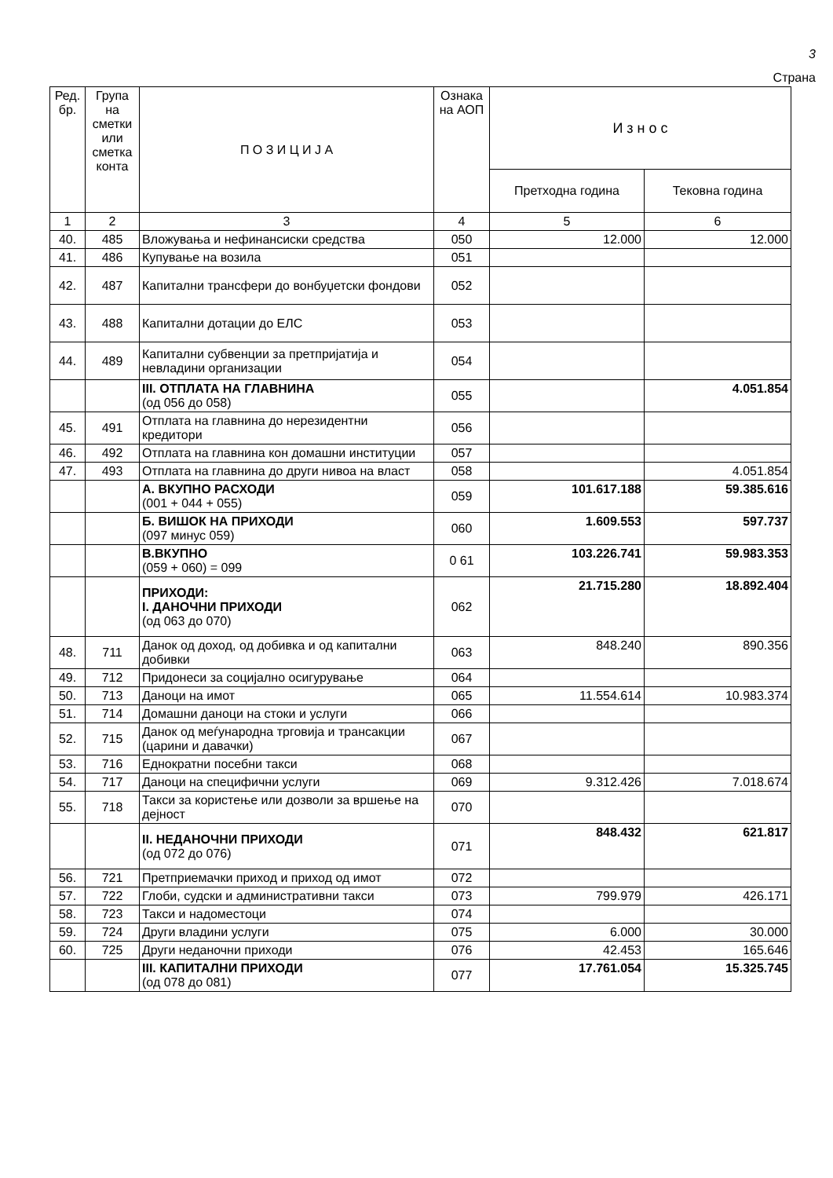3
Страна
| Ред. бр. | Група на сметки или сметка конта | П О З И Ц И Ј А | Ознака на АОП | И з н о с | |
| --- | --- | --- | --- | --- | --- |
| | | | | Претходна година | Тековна година |
| 1 | 2 | 3 | 4 | 5 | 6 |
| 40. | 485 | Вложувања и нефинансиски средства | 050 | 12.000 | 12.000 |
| 41. | 486 | Купување на возила | 051 | | |
| 42. | 487 | Капитални трансфери до вонбуџетски фондови | 052 | | |
| 43. | 488 | Капитални дотации до ЕЛС | 053 | | |
| 44. | 489 | Капитални субвенции за претпријатија и невладини организации | 054 | | |
| | | III. ОТПЛАТА НА ГЛАВНИНА (од 056 до 058) | 055 | | 4.051.854 |
| 45. | 491 | Отплата на главнина до нерезидентни кредитори | 056 | | |
| 46. | 492 | Отплата на главнина кон домашни институции | 057 | | |
| 47. | 493 | Отплата на главнина до други нивоа на власт | 058 | | 4.051.854 |
| | | А. ВКУПНО РАСХОДИ (001 + 044 + 055) | 059 | 101.617.188 | 59.385.616 |
| | | Б. ВИШОК НА ПРИХОДИ (097 минус 059) | 060 | 1.609.553 | 597.737 |
| | | В.ВКУПНО (059 + 060) = 099 | 0 61 | 103.226.741 | 59.983.353 |
| | | ПРИХОДИ: I. ДАНОЧНИ ПРИХОДИ (од 063 до 070) | 062 | 21.715.280 | 18.892.404 |
| 48. | 711 | Данок од доход, од добивка и од капитални добивки | 063 | 848.240 | 890.356 |
| 49. | 712 | Придонеси за социјално осигурување | 064 | | |
| 50. | 713 | Даноци на имот | 065 | 11.554.614 | 10.983.374 |
| 51. | 714 | Домашни даноци на стоки и услуги | 066 | | |
| 52. | 715 | Данок од меѓународна трговија и трансакции (царини и давачки) | 067 | | |
| 53. | 716 | Еднократни посебни такси | 068 | | |
| 54. | 717 | Даноци на специфични услуги | 069 | 9.312.426 | 7.018.674 |
| 55. | 718 | Такси за користење или дозволи за вршење на дејност | 070 | | |
| | | II. НЕДАНОЧНИ ПРИХОДИ (од 072 до 076) | 071 | 848.432 | 621.817 |
| 56. | 721 | Претприемачки приход и приход од имот | 072 | | |
| 57. | 722 | Глоби, судски и административни такси | 073 | 799.979 | 426.171 |
| 58. | 723 | Такси и надоместоци | 074 | | |
| 59. | 724 | Други владини услуги | 075 | 6.000 | 30.000 |
| 60. | 725 | Други неданочни приходи | 076 | 42.453 | 165.646 |
| | | III. КАПИТАЛНИ ПРИХОДИ (од 078 до 081) | 077 | 17.761.054 | 15.325.745 |